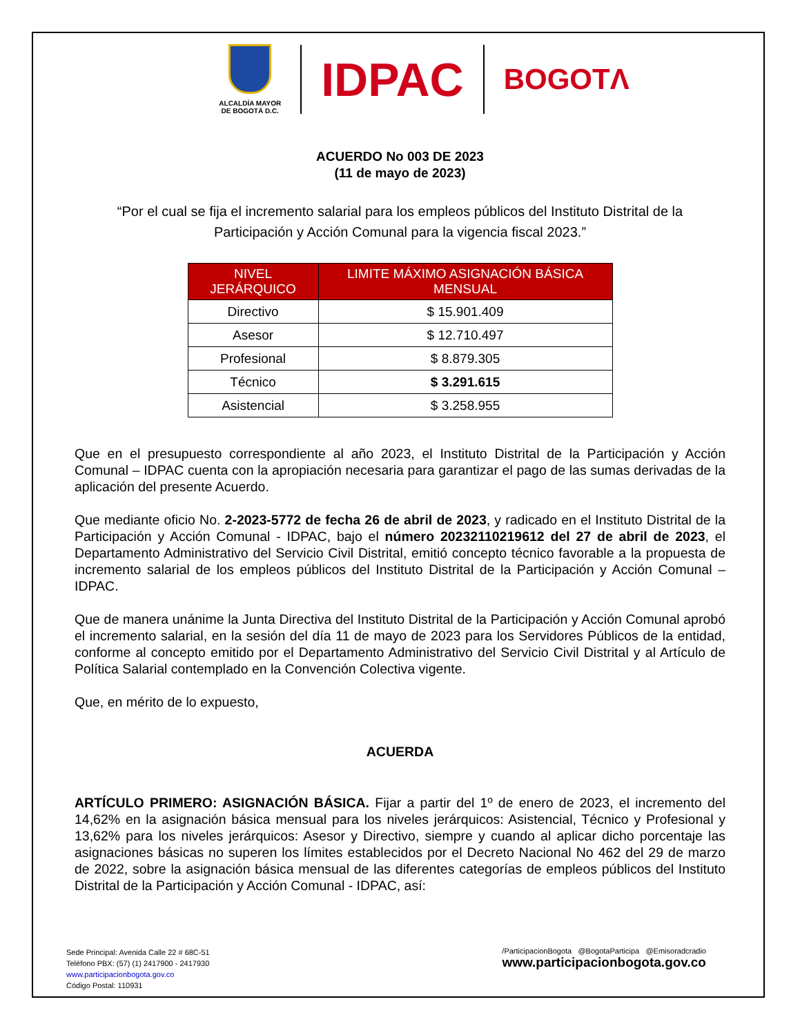ALCALDÍA MAYOR
DE BOGOTÁ D.C.
IDPAC
BOGOTΛ
ACUERDO No 003 DE 2023
(11 de mayo de 2023)
“Por el cual se fija el incremento salarial para los empleos públicos del Instituto Distrital de la Participación y Acción Comunal para la vigencia fiscal 2023.”
| NIVEL JERÁRQUICO | LIMITE MÁXIMO ASIGNACIÓN BÁSICA MENSUAL |
| --- | --- |
| Directivo | $ 15.901.409 |
| Asesor | $ 12.710.497 |
| Profesional | $ 8.879.305 |
| Técnico | $ 3.291.615 |
| Asistencial | $ 3.258.955 |
Que en el presupuesto correspondiente al año 2023, el Instituto Distrital de la Participación y Acción Comunal – IDPAC cuenta con la apropiación necesaria para garantizar el pago de las sumas derivadas de la aplicación del presente Acuerdo.
Que mediante oficio No. 2-2023-5772 de fecha 26 de abril de 2023, y radicado en el Instituto Distrital de la Participación y Acción Comunal - IDPAC, bajo el número 20232110219612 del 27 de abril de 2023, el Departamento Administrativo del Servicio Civil Distrital, emitió concepto técnico favorable a la propuesta de incremento salarial de los empleos públicos del Instituto Distrital de la Participación y Acción Comunal – IDPAC.
Que de manera unánime la Junta Directiva del Instituto Distrital de la Participación y Acción Comunal aprobó el incremento salarial, en la sesión del día 11 de mayo de 2023 para los Servidores Públicos de la entidad, conforme al concepto emitido por el Departamento Administrativo del Servicio Civil Distrital y al Artículo de Política Salarial contemplado en la Convención Colectiva vigente.
Que, en mérito de lo expuesto,
ACUERDA
ARTÍCULO PRIMERO: ASIGNACIÓN BÁSICA. Fijar a partir del 1º de enero de 2023, el incremento del 14,62% en la asignación básica mensual para los niveles jerárquicos: Asistencial, Técnico y Profesional y 13,62% para los niveles jerárquicos: Asesor y Directivo, siempre y cuando al aplicar dicho porcentaje las asignaciones básicas no superen los límites establecidos por el Decreto Nacional No 462 del 29 de marzo de 2022, sobre la asignación básica mensual de las diferentes categorías de empleos públicos del Instituto Distrital de la Participación y Acción Comunal - IDPAC, así:
Sede Principal: Avenida Calle 22 # 68C-51
Teléfono PBX: (57) (1) 2417900 - 2417930
www.participacionbogota.gov.co
Código Postal: 110931
/ParticipacionBogota @BogotaParticipa @Emisoradcradio
www.participacionbogota.gov.co